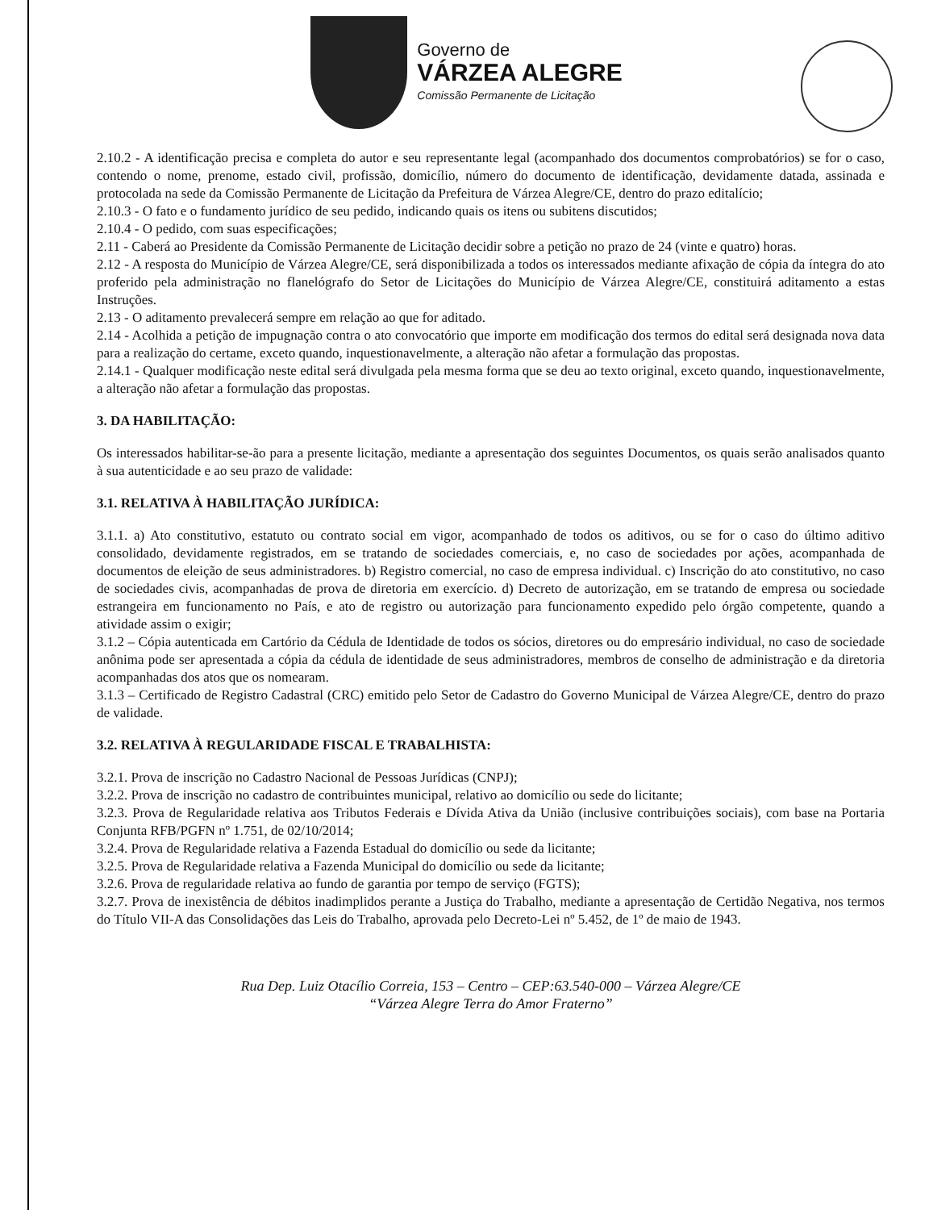Governo de
VÁRZEA ALEGRE
Comissão Permanente de Licitação
2.10.2 - A identificação precisa e completa do autor e seu representante legal (acompanhado dos documentos comprobatórios) se for o caso, contendo o nome, prenome, estado civil, profissão, domicílio, número do documento de identificação, devidamente datada, assinada e protocolada na sede da Comissão Permanente de Licitação da Prefeitura de Várzea Alegre/CE, dentro do prazo editalício;
2.10.3 - O fato e o fundamento jurídico de seu pedido, indicando quais os itens ou subitens discutidos;
2.10.4 - O pedido, com suas especificações;
2.11 - Caberá ao Presidente da Comissão Permanente de Licitação decidir sobre a petição no prazo de 24 (vinte e quatro) horas.
2.12 - A resposta do Município de Várzea Alegre/CE, será disponibilizada a todos os interessados mediante afixação de cópia da íntegra do ato proferido pela administração no flanelógrafo do Setor de Licitações do Município de Várzea Alegre/CE, constituirá aditamento a estas Instruções.
2.13 - O aditamento prevalecerá sempre em relação ao que for aditado.
2.14 - Acolhida a petição de impugnação contra o ato convocatório que importe em modificação dos termos do edital será designada nova data para a realização do certame, exceto quando, inquestionavelmente, a alteração não afetar a formulação das propostas.
2.14.1 - Qualquer modificação neste edital será divulgada pela mesma forma que se deu ao texto original, exceto quando, inquestionavelmente, a alteração não afetar a formulação das propostas.
3. DA HABILITAÇÃO:
Os interessados habilitar-se-ão para a presente licitação, mediante a apresentação dos seguintes Documentos, os quais serão analisados quanto à sua autenticidade e ao seu prazo de validade:
3.1. RELATIVA À HABILITAÇÃO JURÍDICA:
3.1.1. a) Ato constitutivo, estatuto ou contrato social em vigor, acompanhado de todos os aditivos, ou se for o caso do último aditivo consolidado, devidamente registrados, em se tratando de sociedades comerciais, e, no caso de sociedades por ações, acompanhada de documentos de eleição de seus administradores. b) Registro comercial, no caso de empresa individual. c) Inscrição do ato constitutivo, no caso de sociedades civis, acompanhadas de prova de diretoria em exercício. d) Decreto de autorização, em se tratando de empresa ou sociedade estrangeira em funcionamento no País, e ato de registro ou autorização para funcionamento expedido pelo órgão competente, quando a atividade assim o exigir;
3.1.2 – Cópia autenticada em Cartório da Cédula de Identidade de todos os sócios, diretores ou do empresário individual, no caso de sociedade anônima pode ser apresentada a cópia da cédula de identidade de seus administradores, membros de conselho de administração e da diretoria acompanhadas dos atos que os nomearam.
3.1.3 – Certificado de Registro Cadastral (CRC) emitido pelo Setor de Cadastro do Governo Municipal de Várzea Alegre/CE, dentro do prazo de validade.
3.2. RELATIVA À REGULARIDADE FISCAL E TRABALHISTA:
3.2.1. Prova de inscrição no Cadastro Nacional de Pessoas Jurídicas (CNPJ);
3.2.2. Prova de inscrição no cadastro de contribuintes municipal, relativo ao domicílio ou sede do licitante;
3.2.3. Prova de Regularidade relativa aos Tributos Federais e Dívida Ativa da União (inclusive contribuições sociais), com base na Portaria Conjunta RFB/PGFN nº 1.751, de 02/10/2014;
3.2.4. Prova de Regularidade relativa a Fazenda Estadual do domicílio ou sede da licitante;
3.2.5. Prova de Regularidade relativa a Fazenda Municipal do domicílio ou sede da licitante;
3.2.6. Prova de regularidade relativa ao fundo de garantia por tempo de serviço (FGTS);
3.2.7. Prova de inexistência de débitos inadimplidos perante a Justiça do Trabalho, mediante a apresentação de Certidão Negativa, nos termos do Título VII-A das Consolidações das Leis do Trabalho, aprovada pelo Decreto-Lei nº 5.452, de 1º de maio de 1943.
Rua Dep. Luiz Otacílio Correia, 153 – Centro – CEP:63.540-000 – Várzea Alegre/CE
“Várzea Alegre Terra do Amor Fraterno”